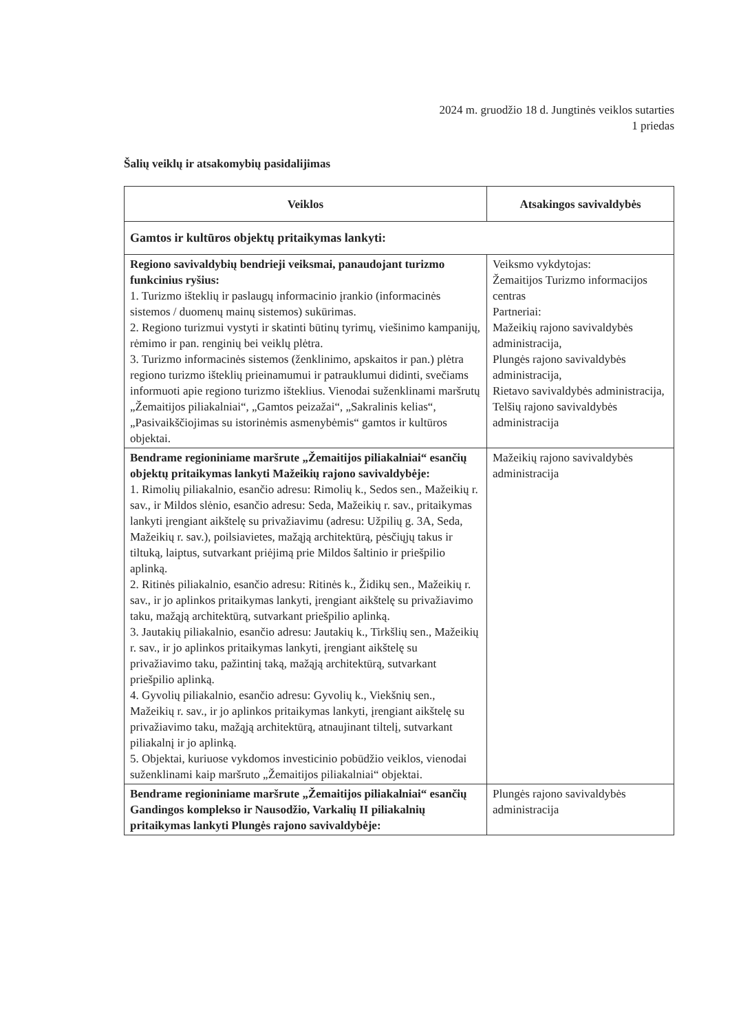2024 m. gruodžio 18 d. Jungtinės veiklos sutarties
1 priedas
Šalių veiklų ir atsakomybių pasidalijimas
| Veiklos | Atsakingos savivaldybės |
| --- | --- |
| Gamtos ir kultūros objektų pritaikymas lankyti: | |
| Regiono savivaldybių bendrieji veiksmai, panaudojant turizmo funkcinius ryšius: 1. Turizmo išteklių ir paslaugų informacinio įrankio (informacinės sistemos / duomenų mainų sistemos) sukūrimas. 2. Regiono turizmui vystyti ir skatinti būtinų tyrimų, viešinimo kampanijų, rėmimo ir pan. renginių bei veiklų plėtra. 3. Turizmo informacinės sistemos (ženklinimo, apskaitos ir pan.) plėtra regiono turizmo išteklių prieinamumui ir patrauklumui didinti, svečiams informuoti apie regiono turizmo išteklius. Vienodai suženklinami maršrutų „Žemaitijos piliakalniai“, „Gamtos peizažai“, „Sakralinis kelias“, „Pasivaikščiojimas su istorinėmis asmenybėmis“ gamtos ir kultūros objektai. | Veiksmo vykdytojas: Žemaitijos Turizmo informacijos centras Partneriai: Mažeikių rajono savivaldybės administracija, Plungės rajono savivaldybės administracija, Rietavo savivaldybės administracija, Telšių rajono savivaldybės administracija |
| Bendrame regioniniame maršrute „Žemaitijos piliakalniai“ esančių objektų pritaikymas lankyti Mažeikių rajono savivaldybėje: 1. Rimolių piliakalnio, esančio adresu: Rimolių k., Sedos sen., Mažeikių r. sav., ir Mildos slėnio, esančio adresu: Seda, Mažeikių r. sav., pritaikymas lankyti įrengiant aikštelę su privažiavimu (adresu: Užpilių g. 3A, Seda, Mažeikių r. sav.), poilsiavietes, mažąją architektūrą, pėsčiųjų takus ir tiltuką, laiptus, sutvarkant priėjimą prie Mildos šaltinio ir priešpilio aplinką. 2. Ritinės piliakalnio, esančio adresu: Ritinės k., Židikų sen., Mažeikių r. sav., ir jo aplinkos pritaikymas lankyti, įrengiant aikštelę su privažiavimo taku, mažąją architektūrą, sutvarkant priešpilio aplinką. 3. Jautakių piliakalnio, esančio adresu: Jautakių k., Tirkšlių sen., Mažeikių r. sav., ir jo aplinkos pritaikymas lankyti, įrengiant aikštelę su privažiavimo taku, pažintinį taką, mažąją architektūrą, sutvarkant priešpilio aplinką. 4. Gyvolių piliakalnio, esančio adresu: Gyvolių k., Viekšnių sen., Mažeikių r. sav., ir jo aplinkos pritaikymas lankyti, įrengiant aikštelę su privažiavimo taku, mažąją architektūrą, atnaujinant tiltelį, sutvarkant piliakalnį ir jo aplinką. 5. Objektai, kuriuose vykdomos investicinio pobūdžio veiklos, vienodai suženklinami kaip maršruto „Žemaitijos piliakalniai“ objektai. | Mažeikių rajono savivaldybės administracija |
| Bendrame regioniniame maršrute „Žemaitijos piliakalniai“ esančių Gandingos komplekso ir Nausodžio, Varkalių II piliakalnių pritaikymas lankyti Plungės rajono savivaldybėje: | Plungės rajono savivaldybės administracija |